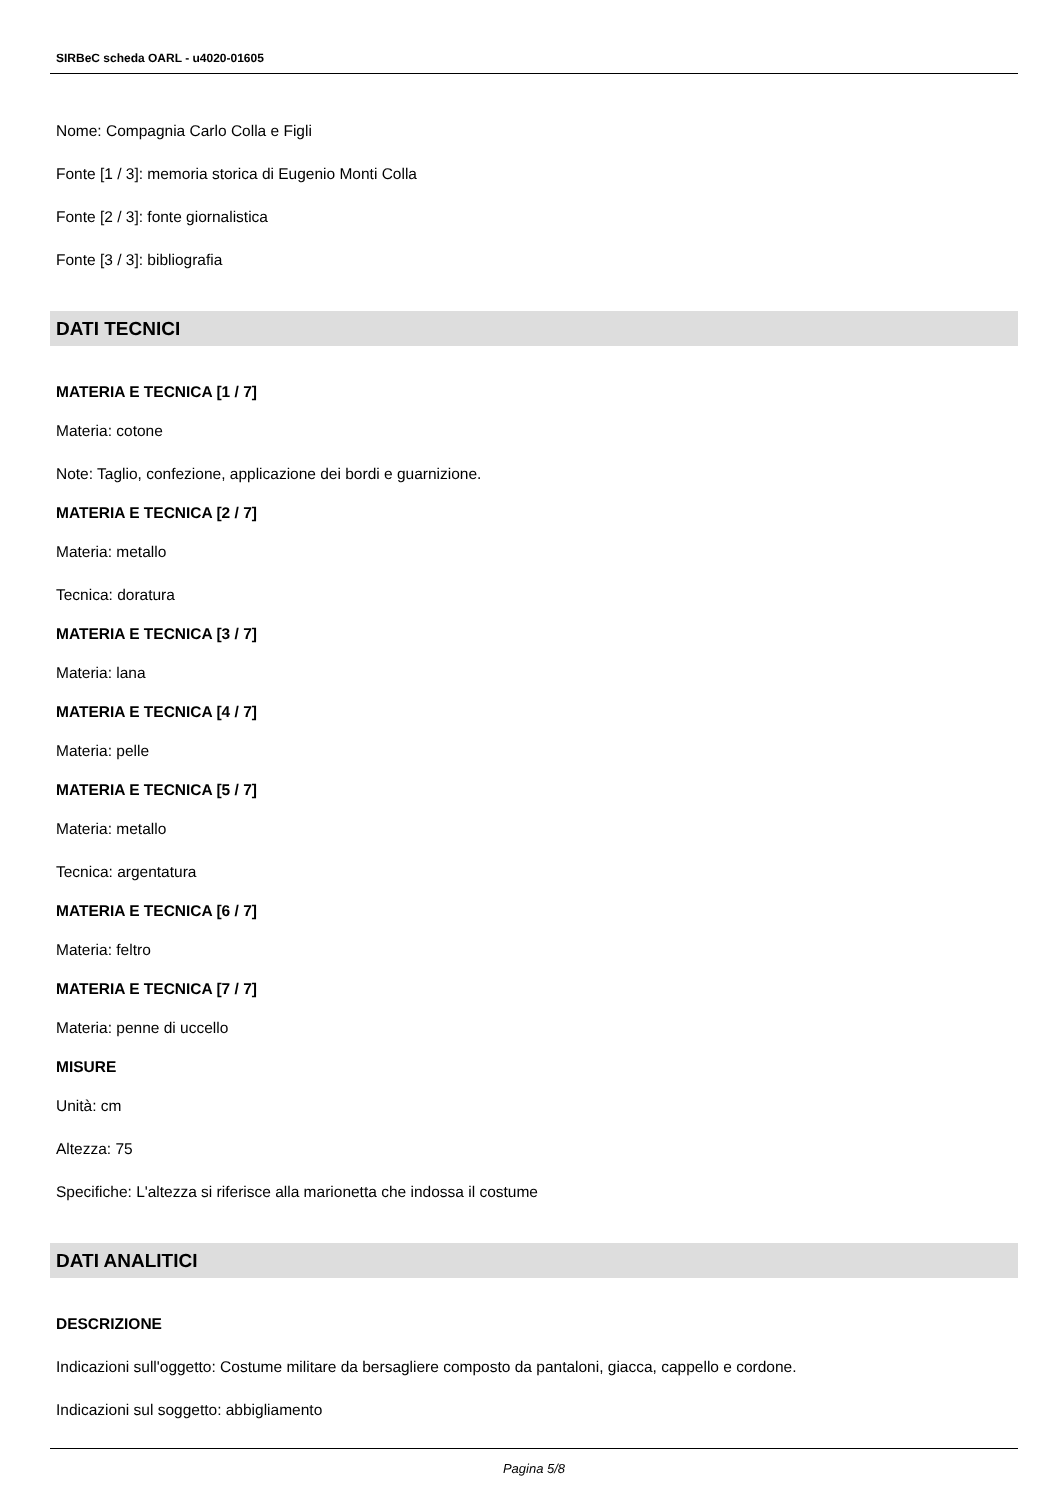SIRBeC scheda OARL - u4020-01605
Nome: Compagnia Carlo Colla e Figli
Fonte [1 / 3]: memoria storica di Eugenio Monti Colla
Fonte [2 / 3]: fonte giornalistica
Fonte [3 / 3]: bibliografia
DATI TECNICI
MATERIA E TECNICA [1 / 7]
Materia: cotone
Note: Taglio, confezione, applicazione dei bordi e guarnizione.
MATERIA E TECNICA [2 / 7]
Materia: metallo
Tecnica: doratura
MATERIA E TECNICA [3 / 7]
Materia: lana
MATERIA E TECNICA [4 / 7]
Materia: pelle
MATERIA E TECNICA [5 / 7]
Materia: metallo
Tecnica: argentatura
MATERIA E TECNICA [6 / 7]
Materia: feltro
MATERIA E TECNICA [7 / 7]
Materia: penne di uccello
MISURE
Unità: cm
Altezza: 75
Specifiche: L'altezza si riferisce alla marionetta che indossa il costume
DATI ANALITICI
DESCRIZIONE
Indicazioni sull'oggetto: Costume militare da bersagliere composto da pantaloni, giacca, cappello e cordone.
Indicazioni sul soggetto: abbigliamento
Pagina 5/8